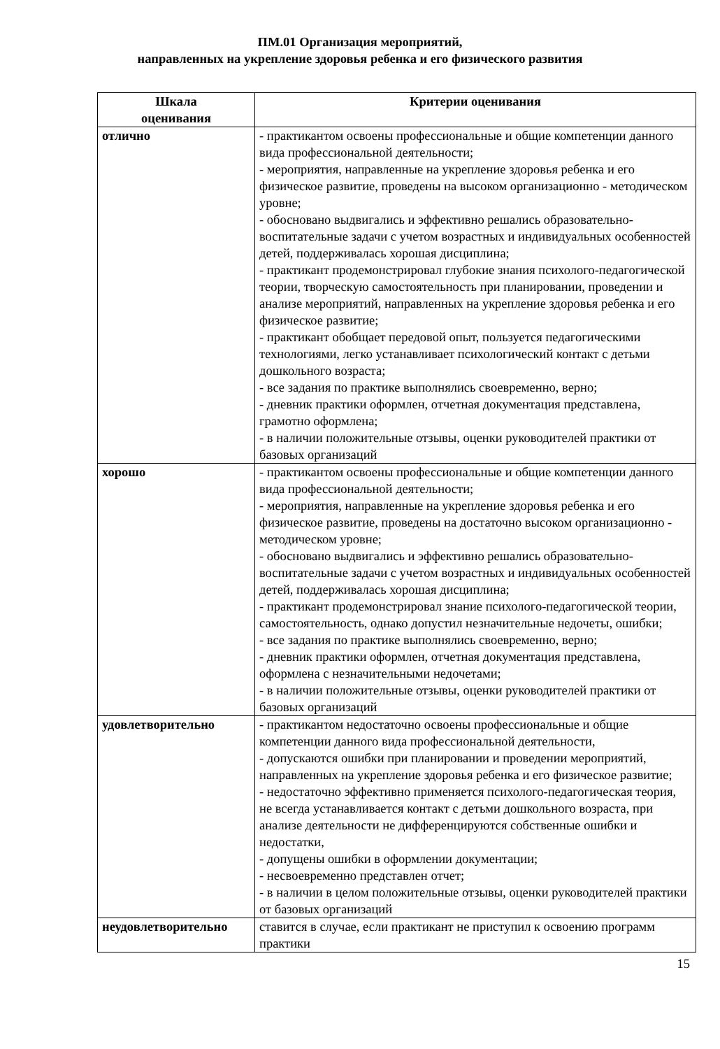ПМ.01 Организация мероприятий,
направленных на укрепление здоровья ребенка и его физического развития
| Шкала оценивания | Критерии оценивания |
| --- | --- |
| отлично | - практикантом освоены профессиональные и общие компетенции данного вида профессиональной деятельности; - мероприятия, направленные на укрепление здоровья ребенка и его физическое развитие, проведены на высоком организационно - методическом уровне; - обосновано выдвигались и эффективно решались образовательно-воспитательные задачи с учетом возрастных и индивидуальных особенностей детей, поддерживалась хорошая дисциплина; - практикант продемонстрировал глубокие знания психолого-педагогической теории, творческую самостоятельность при планировании, проведении и анализе мероприятий, направленных на укрепление здоровья ребенка и его физическое развитие; - практикант обобщает передовой опыт, пользуется педагогическими технологиями, легко устанавливает психологический контакт с детьми дошкольного возраста; - все задания по практике выполнялись своевременно, верно; - дневник практики оформлен, отчетная документация представлена, грамотно оформлена; - в наличии положительные отзывы, оценки руководителей практики от базовых организаций |
| хорошо | - практикантом освоены профессиональные и общие компетенции данного вида профессиональной деятельности; - мероприятия, направленные на укрепление здоровья ребенка и его физическое развитие, проведены на достаточно высоком организационно - методическом уровне; - обосновано выдвигались и эффективно решались образовательно-воспитательные задачи с учетом возрастных и индивидуальных особенностей детей, поддерживалась хорошая дисциплина; - практикант продемонстрировал знание психолого-педагогической теории, самостоятельность, однако допустил незначительные недочеты, ошибки; - все задания по практике выполнялись своевременно, верно; - дневник практики оформлен, отчетная документация представлена, оформлена с незначительными недочетами; - в наличии положительные отзывы, оценки руководителей практики от базовых организаций |
| удовлетворительно | - практикантом недостаточно освоены профессиональные и общие компетенции данного вида профессиональной деятельности, - допускаются ошибки при планировании и проведении мероприятий, направленных на укрепление здоровья ребенка и его физическое развитие; - недостаточно эффективно применяется психолого-педагогическая теория, не всегда устанавливается контакт с детьми дошкольного возраста, при анализе деятельности не дифференцируются собственные ошибки и недостатки, - допущены ошибки в оформлении документации; - несвоевременно представлен отчет; - в наличии в целом положительные отзывы, оценки руководителей практики от базовых организаций |
| неудовлетворительно | ставится в случае, если практикант не приступил к освоению программ практики |
15